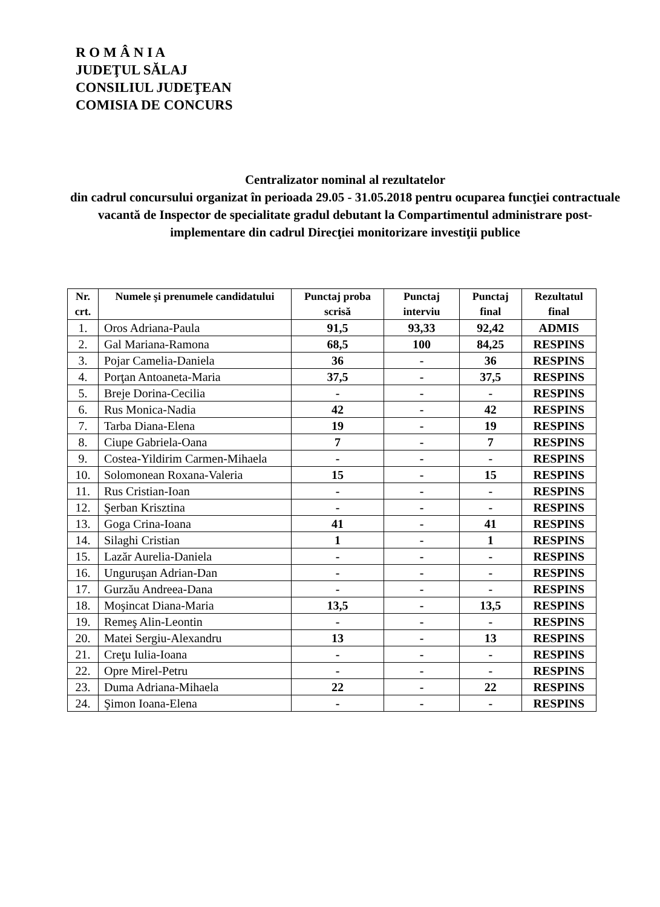R O M Â N I A
JUDEŢUL SĂLAJ
CONSILIUL JUDEŢEAN
COMISIA DE CONCURS
Centralizator nominal al rezultatelor
din cadrul concursului organizat în perioada 29.05 - 31.05.2018 pentru ocuparea funcţiei contractuale vacantă de Inspector de specialitate gradul debutant la Compartimentul administrare post-implementare din cadrul Direcţiei monitorizare investiţii publice
| Nr. crt. | Numele şi prenumele candidatului | Punctaj proba scrisă | Punctaj interviu | Punctaj final | Rezultatul final |
| --- | --- | --- | --- | --- | --- |
| 1. | Oros Adriana-Paula | 91,5 | 93,33 | 92,42 | ADMIS |
| 2. | Gal Mariana-Ramona | 68,5 | 100 | 84,25 | RESPINS |
| 3. | Pojar Camelia-Daniela | 36 | - | 36 | RESPINS |
| 4. | Porţan Antoaneta-Maria | 37,5 | - | 37,5 | RESPINS |
| 5. | Breje Dorina-Cecilia | - | - | - | RESPINS |
| 6. | Rus Monica-Nadia | 42 | - | 42 | RESPINS |
| 7. | Tarba Diana-Elena | 19 | - | 19 | RESPINS |
| 8. | Ciupe Gabriela-Oana | 7 | - | 7 | RESPINS |
| 9. | Costea-Yildirim Carmen-Mihaela | - | - | - | RESPINS |
| 10. | Solomonean Roxana-Valeria | 15 | - | 15 | RESPINS |
| 11. | Rus Cristian-Ioan | - | - | - | RESPINS |
| 12. | Şerban Krisztina | - | - | - | RESPINS |
| 13. | Goga Crina-Ioana | 41 | - | 41 | RESPINS |
| 14. | Silaghi Cristian | 1 | - | 1 | RESPINS |
| 15. | Lazăr Aurelia-Daniela | - | - | - | RESPINS |
| 16. | Unguruşan Adrian-Dan | - | - | - | RESPINS |
| 17. | Gurzău Andreea-Dana | - | - | - | RESPINS |
| 18. | Moşincat Diana-Maria | 13,5 | - | 13,5 | RESPINS |
| 19. | Remeş Alin-Leontin | - | - | - | RESPINS |
| 20. | Matei Sergiu-Alexandru | 13 | - | 13 | RESPINS |
| 21. | Creţu Iulia-Ioana | - | - | - | RESPINS |
| 22. | Opre Mirel-Petru | - | - | - | RESPINS |
| 23. | Duma Adriana-Mihaela | 22 | - | 22 | RESPINS |
| 24. | Şimon Ioana-Elena | - | - | - | RESPINS |